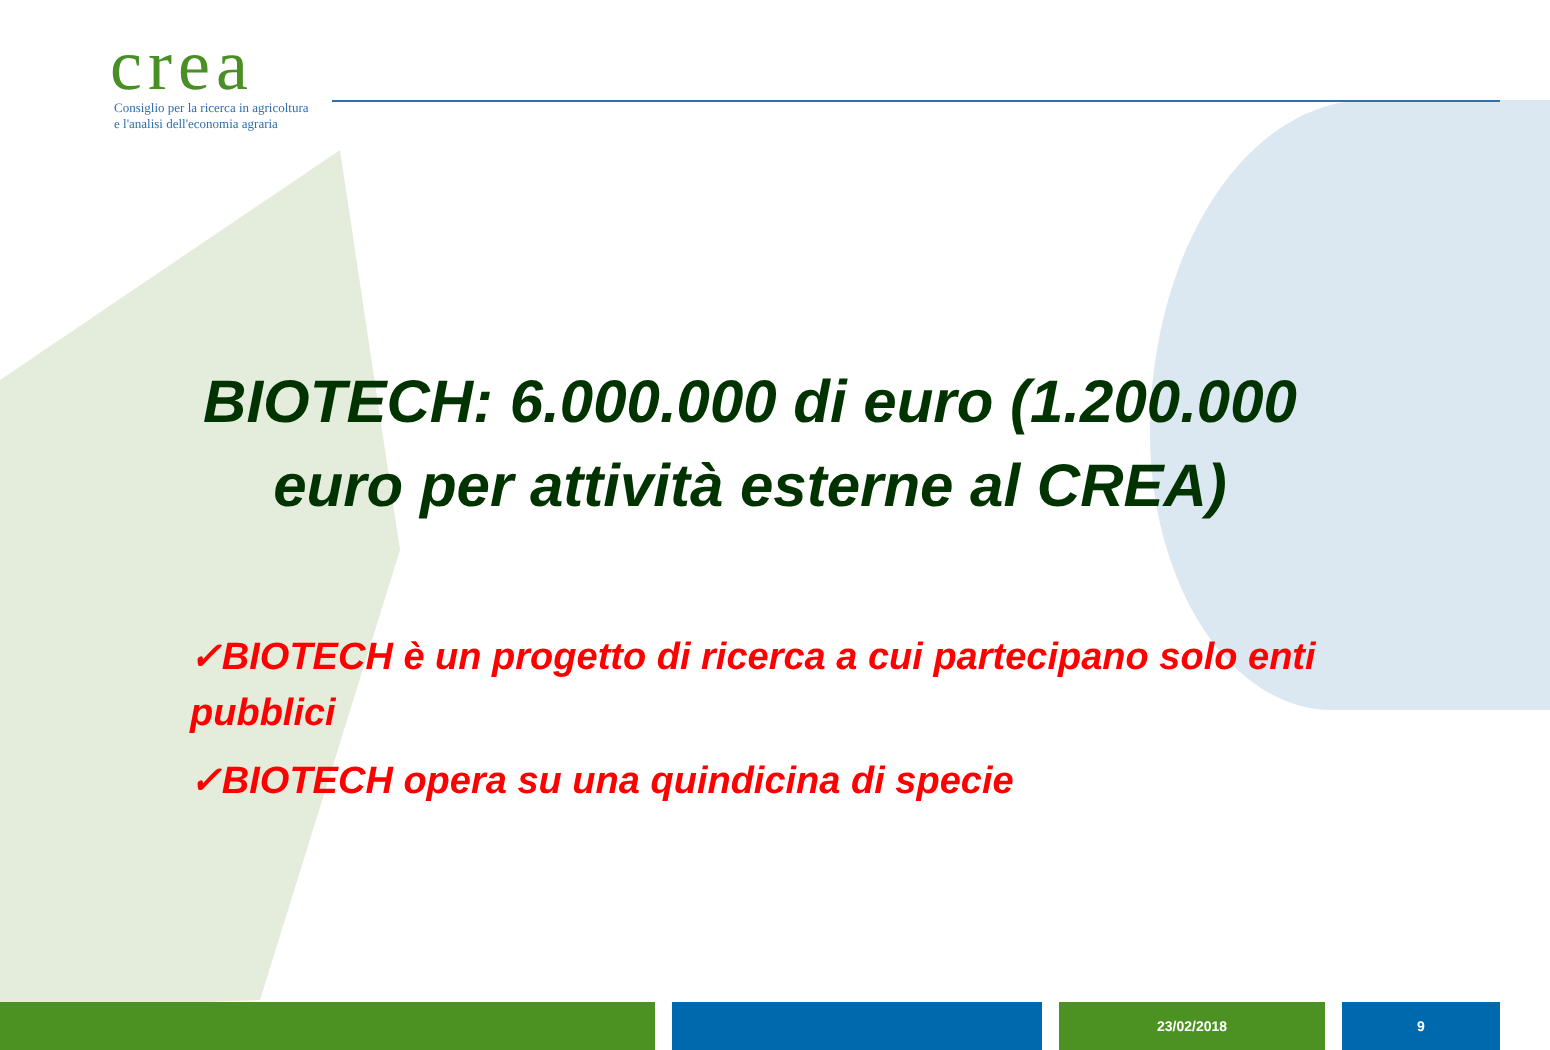crea
Consiglio per la ricerca in agricoltura
e l'analisi dell'economia agraria
BIOTECH: 6.000.000 di euro (1.200.000 euro per attività esterne al CREA)
✓BIOTECH è un progetto di ricerca a cui partecipano solo enti pubblici
✓BIOTECH opera su una quindicina di specie
23/02/2018 9